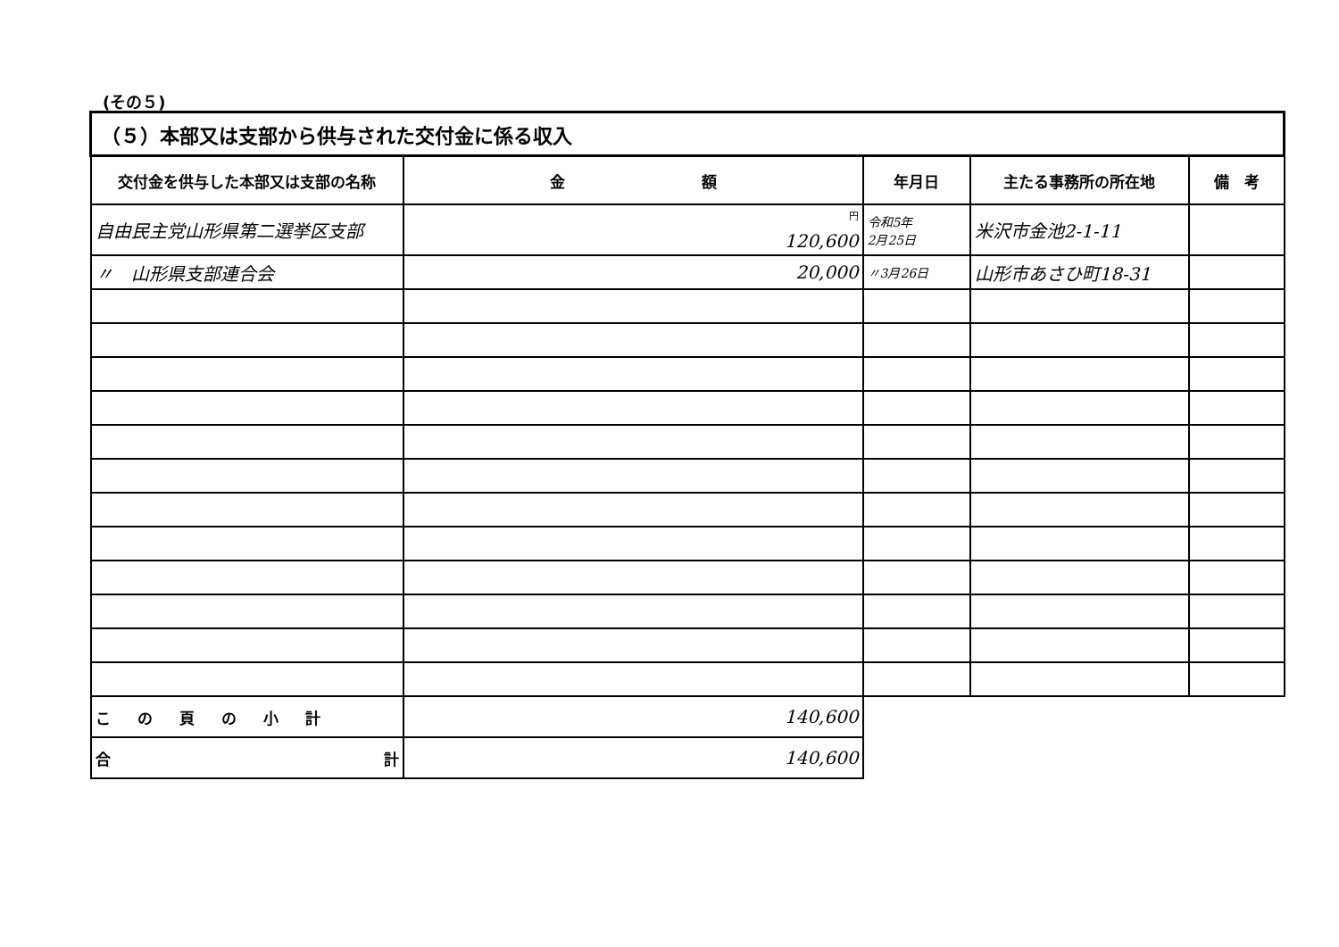(その５)
| （５）本部又は支部から供与された交付金に係る収入 | | | | |
| 交付金を供与した本部又は支部の名称 | 金 額 | 年月日 | 主たる事務所の所在地 | 備 考 |
| 自由民主党山形県第二選挙区支部 | <sup>円</sup> 120,600 | 令和5年 2月25日 | 米沢市金池2-1-11 | |
| 〃 山形県支部連合会 | 20,000 | 〃3月26日 | 山形市あさひ町18-31 | |
| この頁の小計 | 140,600 | | | |
| 合 計 | 140,600 | | | |